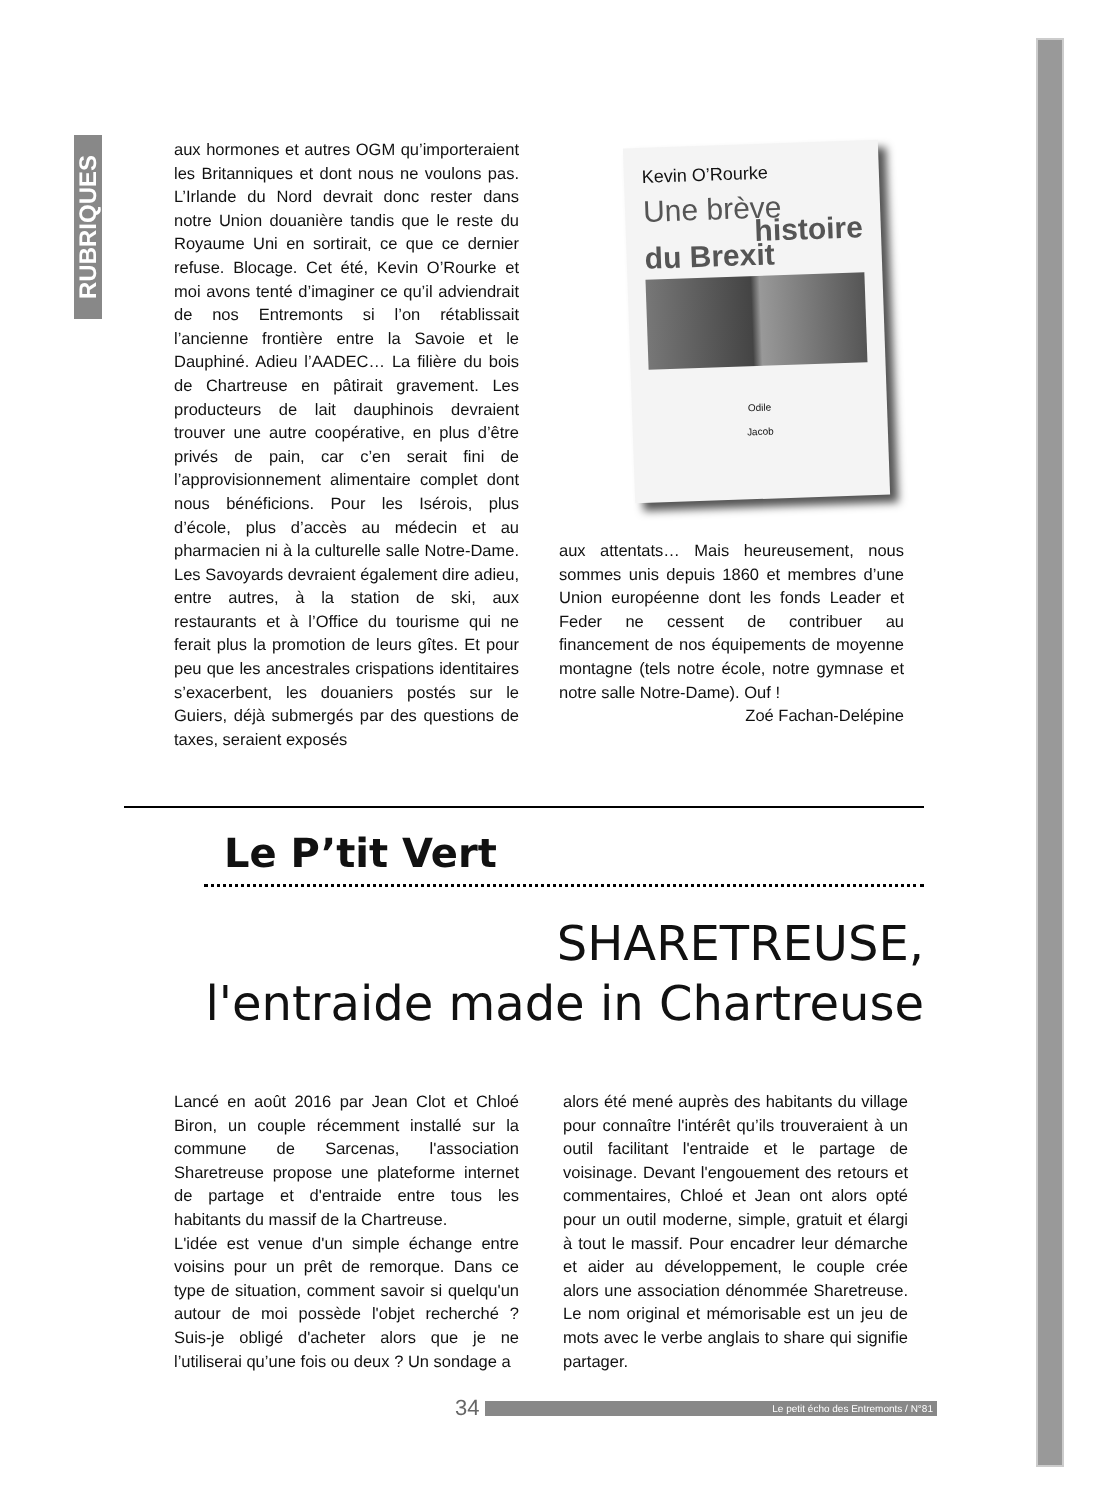RUBRIQUES
aux hormones et autres OGM qu’importeraient les Britanniques et dont nous ne voulons pas. L’Irlande du Nord devrait donc rester dans notre Union douanière tandis que le reste du Royaume Uni en sortirait, ce que ce dernier refuse. Blocage. Cet été, Kevin O’Rourke et moi avons tenté d’imaginer ce qu’il adviendrait de nos Entremonts si l’on rétablissait l’ancienne frontière entre la Savoie et le Dauphiné. Adieu l’AADEC… La filière du bois de Chartreuse en pâtirait gravement. Les producteurs de lait dauphinois devraient trouver une autre coopérative, en plus d’être privés de pain, car c’en serait fini de l’approvisionnement alimentaire complet dont nous bénéficions. Pour les Isérois, plus d’école, plus d’accès au médecin et au pharmacien ni à la culturelle salle Notre-Dame. Les Savoyards devraient également dire adieu, entre autres, à la station de ski, aux restaurants et à l’Office du tourisme qui ne ferait plus la promotion de leurs gîtes. Et pour peu que les ancestrales crispations identitaires s’exacerbent, les douaniers postés sur le Guiers, déjà submergés par des questions de taxes, seraient exposés
Kevin O’Rourke
Une brève
histoire
du Brexit
Odile
Jacob
aux attentats… Mais heureusement, nous sommes unis depuis 1860 et membres d’une Union européenne dont les fonds Leader et Feder ne cessent de contribuer au financement de nos équipements de moyenne montagne (tels notre école, notre gymnase et notre salle Notre-Dame). Ouf !
Zoé Fachan-Delépine
Le P’tit Vert
SHARETREUSE,
l'entraide made in Chartreuse
Lancé en août 2016 par Jean Clot et Chloé Biron, un couple récemment installé sur la commune de Sarcenas, l'association Sharetreuse propose une plateforme internet de partage et d'entraide entre tous les habitants du massif de la Chartreuse.
L'idée est venue d'un simple échange entre voisins pour un prêt de remorque. Dans ce type de situation, comment savoir si quelqu'un autour de moi possède l'objet recherché ? Suis-je obligé d'acheter alors que je ne l’utiliserai qu’une fois ou deux ? Un sondage a
alors été mené auprès des habitants du village pour connaître l'intérêt qu’ils trouveraient à un outil facilitant l'entraide et le partage de voisinage. Devant l'engouement des retours et commentaires, Chloé et Jean ont alors opté pour un outil moderne, simple, gratuit et élargi à tout le massif. Pour encadrer leur démarche et aider au développement, le couple crée alors une association dénommée Sharetreuse. Le nom original et mémorisable est un jeu de mots avec le verbe anglais to share qui signifie partager.
34 Le petit écho des Entremonts / N°81